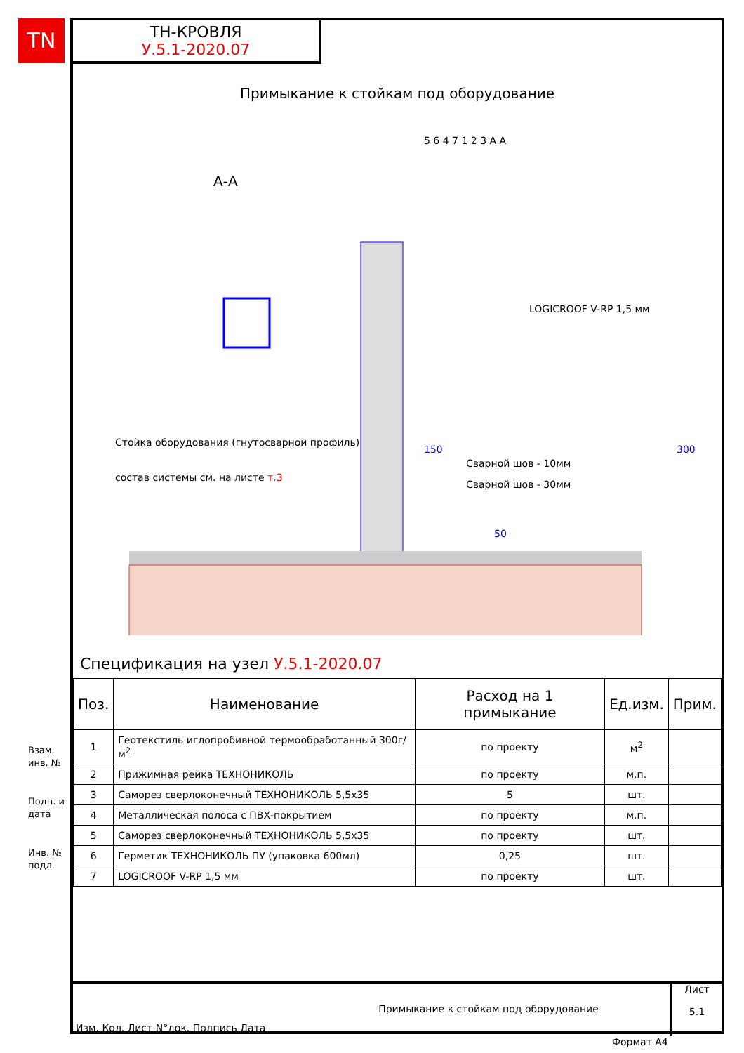TN
ТН-КРОВЛЯ
У.5.1-2020.07
Примыкание к стойкам под оборудование
А-А
LOGICROOF V-RP 1,5 мм
Стойка оборудования (гнутосварной профиль)
состав системы см. на листе т.3
Сварной шов - 10мм
Сварной шов - 30мм
150
300
50
5 6 4 7 1 2 3 А А
Спецификация на узел У.5.1-2020.07
| Поз. | Наименование | Расход на 1 примыкание | Ед.изм. | Прим. |
| --- | --- | --- | --- | --- |
| 1 | Геотекстиль иглопробивной термообработанный 300г/м<sup>2</sup> | по проекту | м<sup>2</sup> | |
| 2 | Прижимная рейка ТЕХНОНИКОЛЬ | по проекту | м.п. | |
| 3 | Саморез сверлоконечный ТЕХНОНИКОЛЬ 5,5x35 | 5 | шт. | |
| 4 | Металлическая полоса с ПВХ-покрытием | по проекту | м.п. | |
| 5 | Саморез сверлоконечный ТЕХНОНИКОЛЬ 5,5x35 | по проекту | шт. | |
| 6 | Герметик ТЕХНОНИКОЛЬ ПУ (упаковка 600мл) | 0,25 | шт. | |
| 7 | LOGICROOF V-RP 1,5 мм | по проекту | шт. | |
Взам. инв. №
Подп. и дата
Инв. № подл.
Изм. Кол. Лист N°док. Подпись Дата
Примыкание к стойкам под оборудование
Лист
5.1
Формат А4